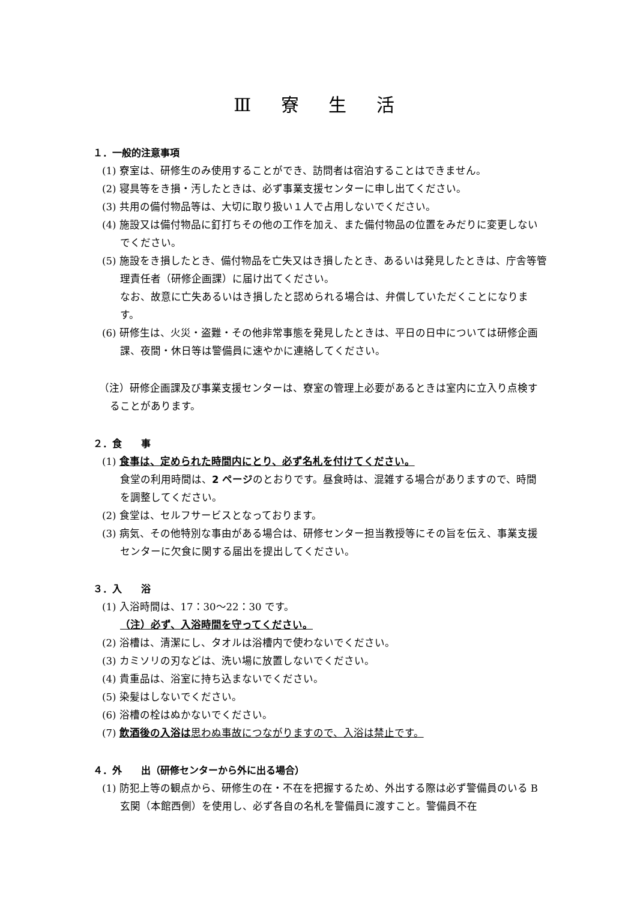Ⅲ 寮 生 活
１．一般的注意事項
(1) 寮室は、研修生のみ使用することができ、訪問者は宿泊することはできません。
(2) 寝具等をき損・汚したときは、必ず事業支援センターに申し出てください。
(3) 共用の備付物品等は、大切に取り扱い１人で占用しないでください。
(4) 施設又は備付物品に釘打ちその他の工作を加え、また備付物品の位置をみだりに変更しないでください。
(5) 施設をき損したとき、備付物品を亡失又はき損したとき、あるいは発見したときは、庁舎等管理責任者（研修企画課）に届け出てください。
なお、故意に亡失あるいはき損したと認められる場合は、弁償していただくことになります。
(6) 研修生は、火災・盗難・その他非常事態を発見したときは、平日の日中については研修企画課、夜間・休日等は警備員に速やかに連絡してください。
（注）研修企画課及び事業支援センターは、寮室の管理上必要があるときは室内に立入り点検することがあります。
２．食　　事
(1) 食事は、定められた時間内にとり、必ず名札を付けてください。
食堂の利用時間は、2 ページのとおりです。昼食時は、混雑する場合がありますので、時間を調整してください。
(2) 食堂は、セルフサービスとなっております。
(3) 病気、その他特別な事由がある場合は、研修センター担当教授等にその旨を伝え、事業支援センターに欠食に関する届出を提出してください。
３．入　　浴
(1) 入浴時間は、17：30～22：30 です。
（注）必ず、入浴時間を守ってください。
(2) 浴槽は、清潔にし、タオルは浴槽内で使わないでください。
(3) カミソリの刃などは、洗い場に放置しないでください。
(4) 貴重品は、浴室に持ち込まないでください。
(5) 染髪はしないでください。
(6) 浴槽の栓はぬかないでください。
(7) 飲酒後の入浴は思わぬ事故につながりますので、入浴は禁止です。
４．外　　出（研修センターから外に出る場合）
(1) 防犯上等の観点から、研修生の在・不在を把握するため、外出する際は必ず警備員のいる B 玄関（本館西側）を使用し、必ず各自の名札を警備員に渡すこと。警備員不在